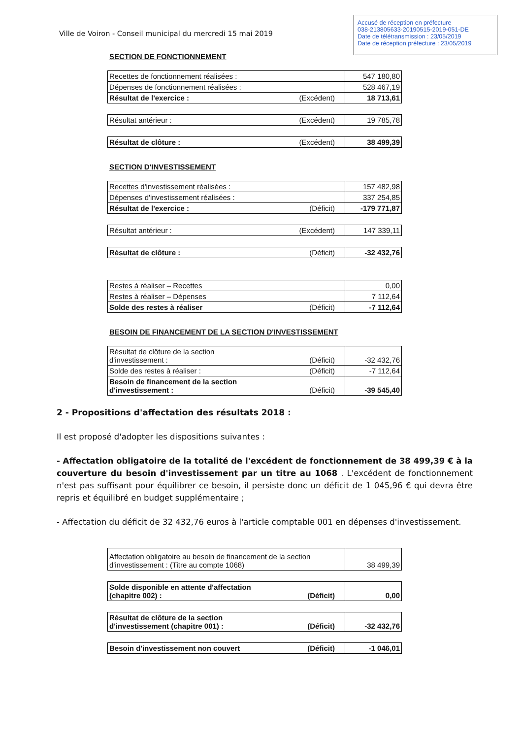Accusé de réception en préfecture
038-213805633-20190515-2019-051-DE
Date de télétransmission : 23/05/2019
Date de réception préfecture : 23/05/2019
Ville de Voiron - Conseil municipal du mercredi 15 mai 2019
SECTION DE FONCTIONNEMENT
| Recettes de fonctionnement réalisées : | | 547 180,80 |
| Dépenses de fonctionnement réalisées : | | 528 467,19 |
| Résultat de l'exercice : | (Excédent) | 18 713,61 |
| Résultat antérieur : | (Excédent) | 19 785,78 |
| Résultat de clôture : | (Excédent) | 38 499,39 |
SECTION D'INVESTISSEMENT
| Recettes d'investissement réalisées : | | 157 482,98 |
| Dépenses d'investissement réalisées : | | 337 254,85 |
| Résultat de l'exercice : | (Déficit) | -179 771,87 |
| Résultat antérieur : | (Excédent) | 147 339,11 |
| Résultat de clôture : | (Déficit) | -32 432,76 |
| Restes à réaliser – Recettes | | 0,00 |
| Restes à réaliser – Dépenses | | 7 112,64 |
| Solde des restes à réaliser | (Déficit) | -7 112,64 |
BESOIN DE FINANCEMENT DE LA SECTION D'INVESTISSEMENT
| Résultat de clôture de la section d'investissement : | (Déficit) | -32 432,76 |
| Solde des restes à réaliser : | (Déficit) | -7 112,64 |
| Besoin de financement de la section d'investissement : | (Déficit) | -39 545,40 |
2 - Propositions d'affectation des résultats 2018 :
Il est proposé d'adopter les dispositions suivantes :
- Affectation obligatoire de la totalité de l'excédent de fonctionnement de 38 499,39 € à la couverture du besoin d'investissement par un titre au 1068 . L'excédent de fonctionnement n'est pas suffisant pour équilibrer ce besoin, il persiste donc un déficit de 1 045,96 € qui devra être repris et équilibré en budget supplémentaire ;
- Affectation du déficit de 32 432,76 euros à l'article comptable 001 en dépenses d'investissement.
| Affectation obligatoire au besoin de financement de la section d'investissement : (Titre au compte 1068) | 38 499,39 |
| Solde disponible en attente d'affectation (chapitre 002) : | (Déficit) | 0,00 |
| Résultat de clôture de la section d'investissement (chapitre 001) : | (Déficit) | -32 432,76 |
| Besoin d'investissement non couvert | (Déficit) | -1 046,01 |